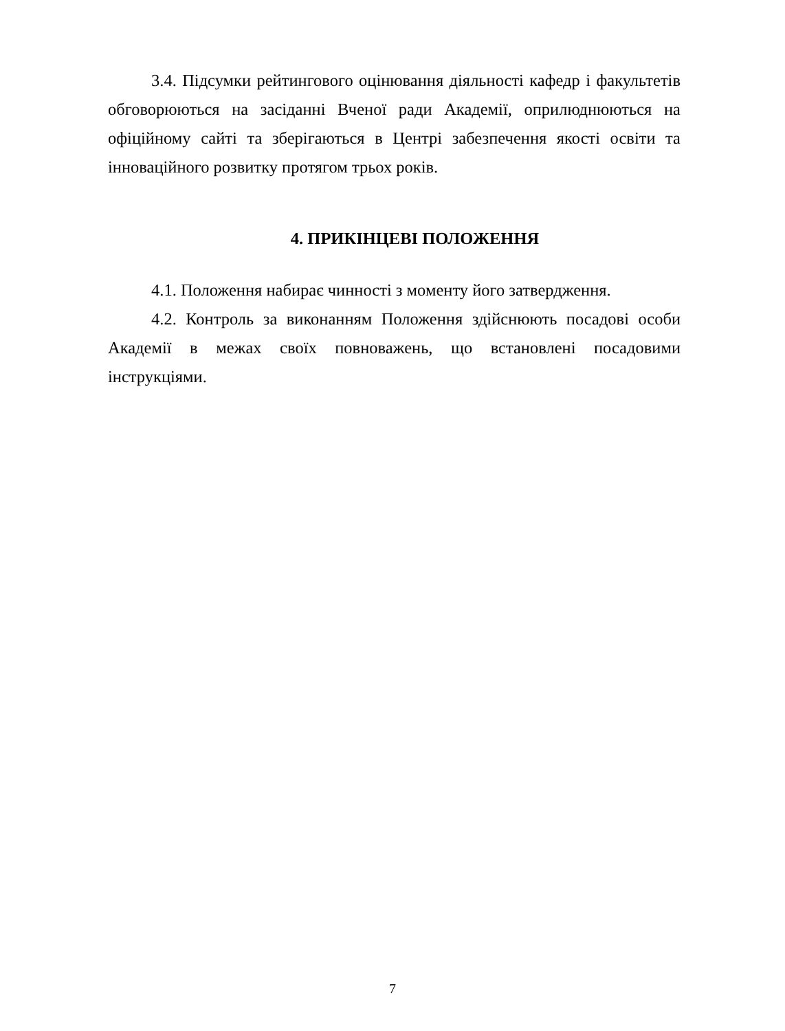3.4. Підсумки рейтингового оцінювання діяльності кафедр і факультетів обговорюються на засіданні Вченої ради Академії, оприлюднюються на офіційному сайті та зберігаються в Центрі забезпечення якості освіти та інноваційного розвитку протягом трьох років.
4. ПРИКІНЦЕВІ ПОЛОЖЕННЯ
4.1. Положення набирає чинності з моменту його затвердження.
4.2. Контроль за виконанням Положення здійснюють посадові особи Академії в межах своїх повноважень, що встановлені посадовими інструкціями.
7